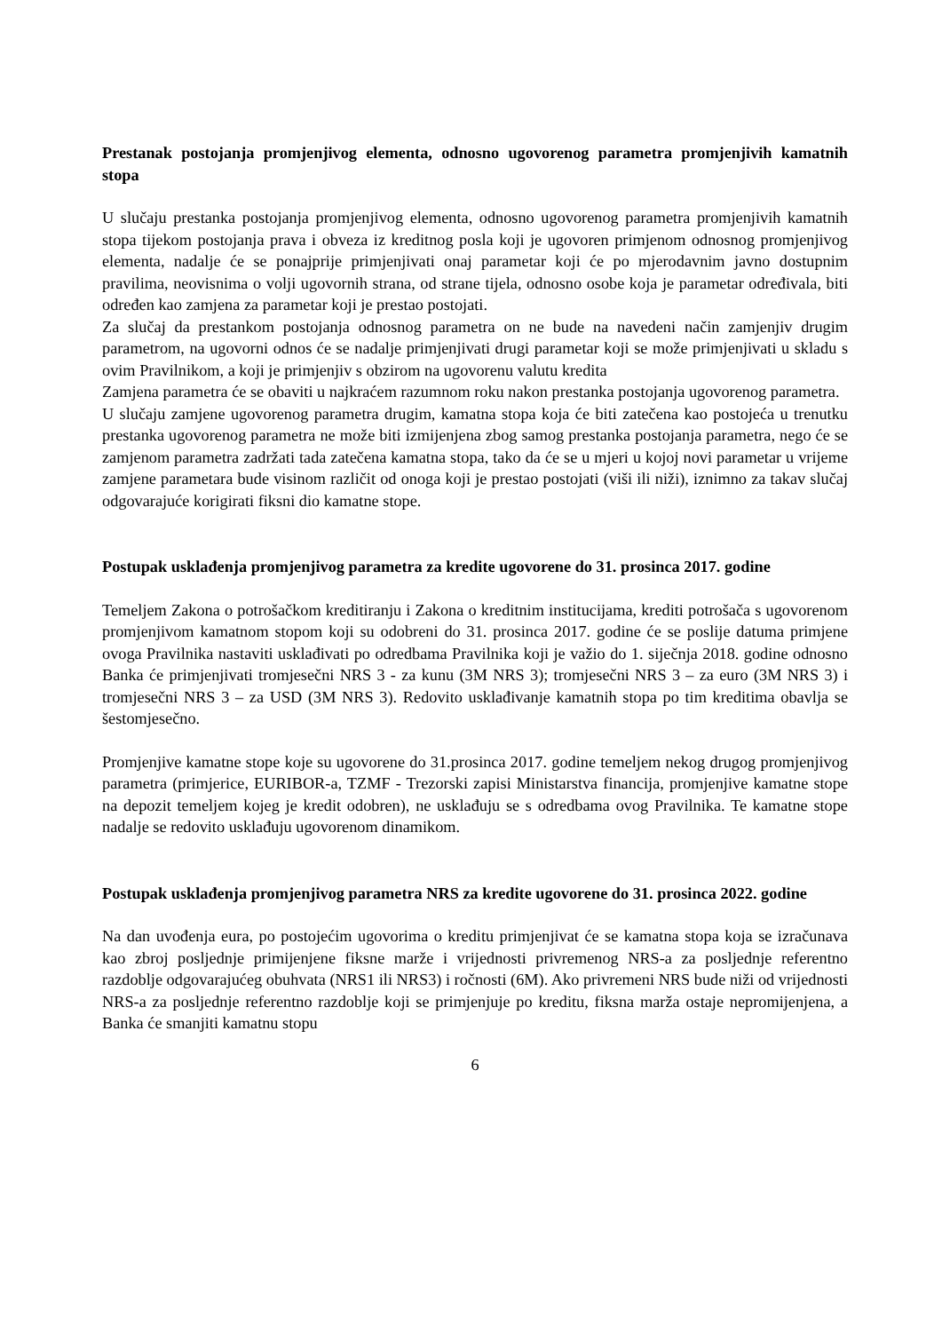Prestanak postojanja promjenjivog elementa, odnosno ugovorenog parametra promjenjivih kamatnih stopa
U slučaju prestanka postojanja promjenjivog elementa, odnosno ugovorenog parametra promjenjivih kamatnih stopa tijekom postojanja prava i obveza iz kreditnog posla koji je ugovoren primjenom odnosnog promjenjivog elementa, nadalje će se ponajprije primjenjivati onaj parametar koji će po mjerodavnim javno dostupnim pravilima, neovisnima o volji ugovornih strana, od strane tijela, odnosno osobe koja je parametar određivala, biti određen kao zamjena za parametar koji je prestao postojati.
Za slučaj da prestankom postojanja odnosnog parametra on ne bude na navedeni način zamjenjiv drugim parametrom, na ugovorni odnos će se nadalje primjenjivati drugi parametar koji se može primjenjivati u skladu s ovim Pravilnikom, a koji je primjenjiv s obzirom na ugovorenu valutu kredita
Zamjena parametra će se obaviti u najkraćem razumnom roku nakon prestanka postojanja ugovorenog parametra.
U slučaju zamjene ugovorenog parametra drugim, kamatna stopa koja će biti zatečena kao postojeća u trenutku prestanka ugovorenog parametra ne može biti izmijenjena zbog samog prestanka postojanja parametra, nego će se zamjenom parametra zadržati tada zatečena kamatna stopa, tako da će se u mjeri u kojoj novi parametar u vrijeme zamjene parametara bude visinom različit od onoga koji je prestao postojati (viši ili niži), iznimno za takav slučaj odgovarajuće korigirati fiksni dio kamatne stope.
Postupak usklađenja promjenjivog parametra za kredite ugovorene do 31. prosinca 2017. godine
Temeljem Zakona o potrošačkom kreditiranju i Zakona o kreditnim institucijama, krediti potrošača s ugovorenom promjenjivom kamatnom stopom koji su odobreni do 31. prosinca 2017. godine će se poslije datuma primjene ovoga Pravilnika nastaviti usklađivati po odredbama Pravilnika koji je važio do 1. siječnja 2018. godine odnosno Banka će primjenjivati tromjesečni NRS 3 - za kunu (3M NRS 3); tromjesečni NRS 3 – za euro (3M NRS 3) i tromjesečni NRS 3 – za USD (3M NRS 3). Redovito usklađivanje kamatnih stopa po tim kreditima obavlja se šestomjesečno.
Promjenjive kamatne stope koje su ugovorene do 31.prosinca 2017. godine temeljem nekog drugog promjenjivog parametra (primjerice, EURIBOR-a, TZMF - Trezorski zapisi Ministarstva financija, promjenjive kamatne stope na depozit temeljem kojeg je kredit odobren), ne usklađuju se s odredbama ovog Pravilnika. Te kamatne stope nadalje se redovito usklađuju ugovorenom dinamikom.
Postupak usklađenja promjenjivog parametra NRS za kredite ugovorene do 31. prosinca 2022. godine
Na dan uvođenja eura, po postojećim ugovorima o kreditu primjenjivat će se kamatna stopa koja se izračunava kao zbroj posljednje primijenjene fiksne marže i vrijednosti privremenog NRS-a za posljednje referentno razdoblje odgovarajućeg obuhvata (NRS1 ili NRS3) i ročnosti (6M). Ako privremeni NRS bude niži od vrijednosti NRS-a za posljednje referentno razdoblje koji se primjenjuje po kreditu, fiksna marža ostaje nepromijenjena, a Banka će smanjiti kamatnu stopu
6